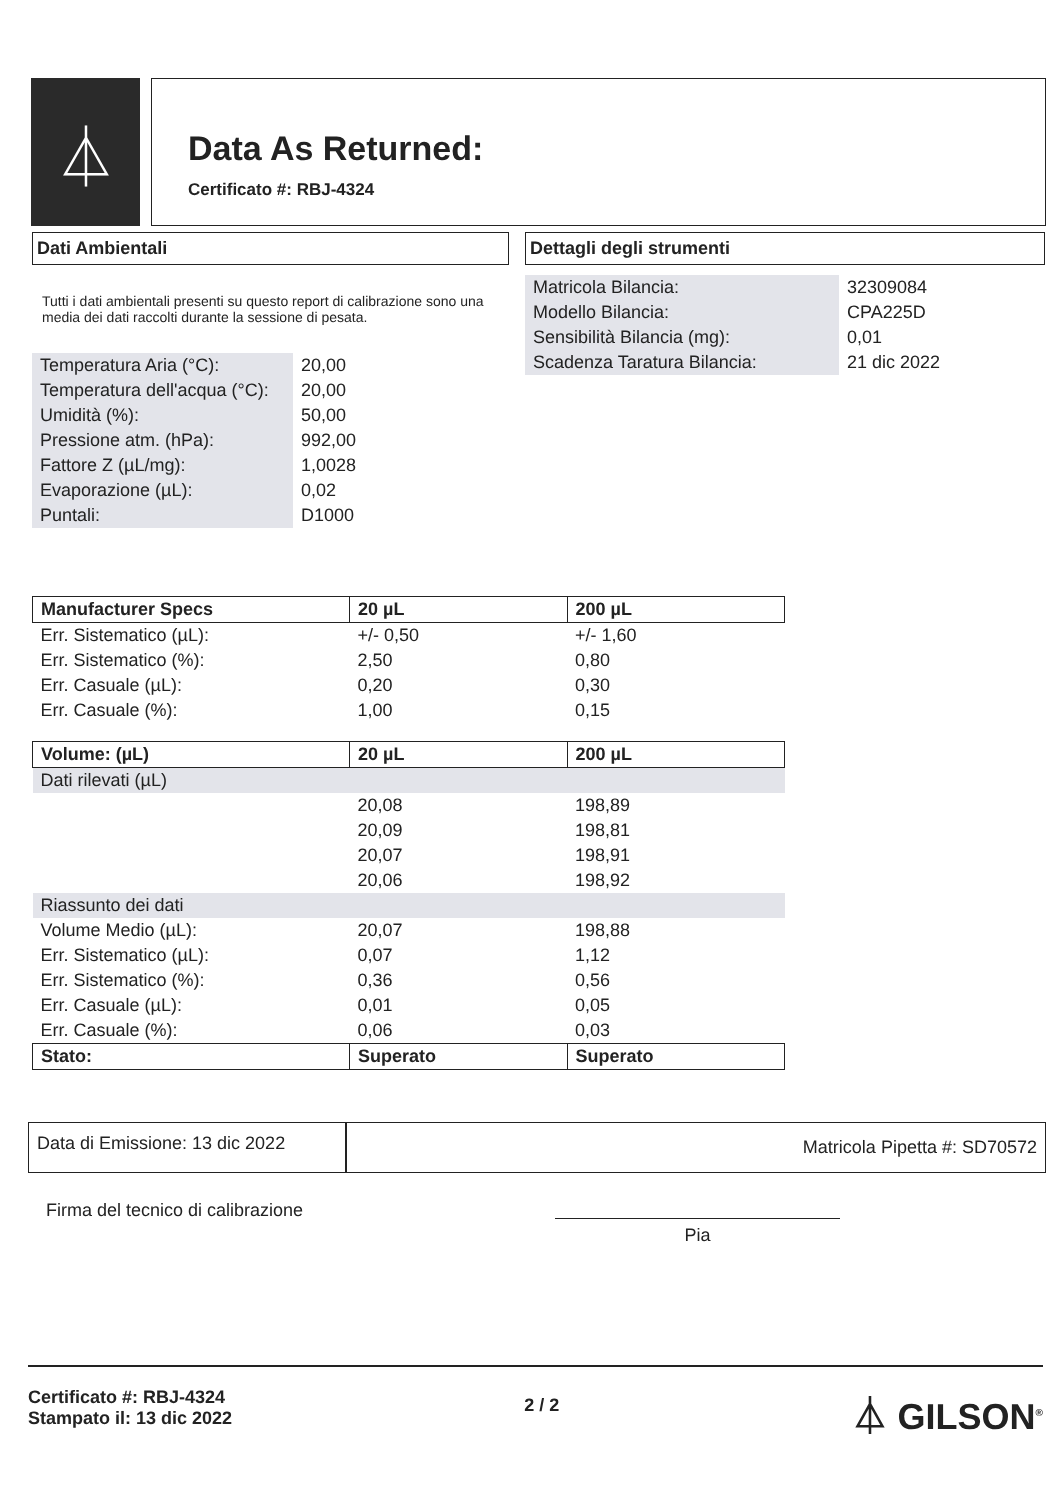⏃
Data As Returned:
Certificato #: RBJ-4324
Dati Ambientali
Tutti i dati ambientali presenti su questo report di calibrazione sono una media dei dati raccolti durante la sessione di pesata.
| Temperatura Aria (°C): | 20,00 |
| Temperatura dell'acqua (°C): | 20,00 |
| Umidità (%): | 50,00 |
| Pressione atm. (hPa): | 992,00 |
| Fattore Z (µL/mg): | 1,0028 |
| Evaporazione (µL): | 0,02 |
| Puntali: | D1000 |
Dettagli degli strumenti
| Matricola Bilancia: | 32309084 |
| Modello Bilancia: | CPA225D |
| Sensibilità Bilancia (mg): | 0,01 |
| Scadenza Taratura Bilancia: | 21 dic 2022 |
| Manufacturer Specs | 20 µL | 200 µL |
| --- | --- | --- |
| Err. Sistematico (µL): | +/- 0,50 | +/- 1,60 |
| Err. Sistematico (%): | 2,50 | 0,80 |
| Err. Casuale (µL): | 0,20 | 0,30 |
| Err. Casuale (%): | 1,00 | 0,15 |
| Volume: (µL) | 20 µL | 200 µL |
| Dati rilevati (µL) | | |
| | 20,08 | 198,89 |
| | 20,09 | 198,81 |
| | 20,07 | 198,91 |
| | 20,06 | 198,92 |
| Riassunto dei dati | | |
| Volume Medio (µL): | 20,07 | 198,88 |
| Err. Sistematico (µL): | 0,07 | 1,12 |
| Err. Sistematico (%): | 0,36 | 0,56 |
| Err. Casuale (µL): | 0,01 | 0,05 |
| Err. Casuale (%): | 0,06 | 0,03 |
| Stato: | Superato | Superato |
Data di Emissione: 13 dic 2022
Matricola Pipetta #: SD70572
Firma del tecnico di calibrazione
Pia
Certificato #: RBJ-4324
Stampato il: 13 dic 2022
2 / 2
⏃ GILSON<sup>®</sup>